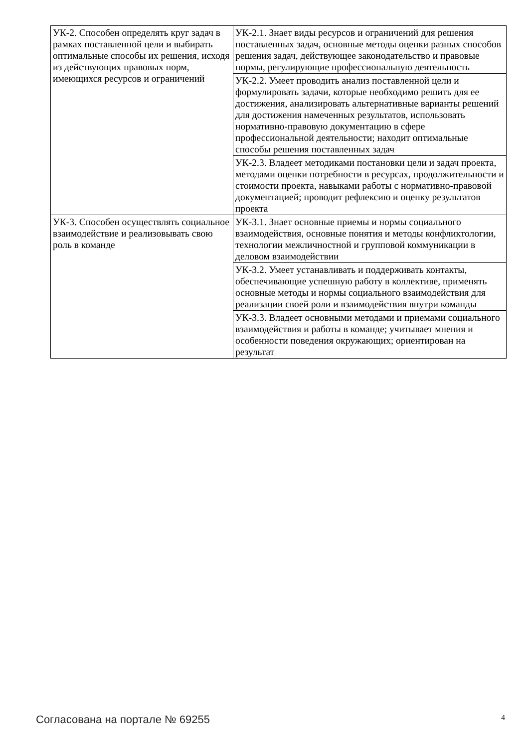| УК-2. Способен определять круг задач в рамках поставленной цели и выбирать оптимальные способы их решения, исходя из действующих правовых норм, имеющихся ресурсов и ограничений | УК-2.1. Знает виды ресурсов и ограничений для решения поставленных задач, основные методы оценки разных способов решения задач, действующее законодательство и правовые нормы, регулирующие профессиональную деятельность |
| | УК-2.2. Умеет проводить анализ поставленной цели и формулировать задачи, которые необходимо решить для ее достижения, анализировать альтернативные варианты решений для достижения намеченных результатов, использовать нормативно-правовую документацию в сфере профессиональной деятельности; находит оптимальные способы решения поставленных задач |
| | УК-2.3. Владеет методиками постановки цели и задач проекта, методами оценки потребности в ресурсах, продолжительности и стоимости проекта, навыками работы с нормативно-правовой документацией; проводит рефлексию и оценку результатов проекта |
| УК-3. Способен осуществлять социальное взаимодействие и реализовывать свою роль в команде | УК-3.1. Знает основные приемы и нормы социального взаимодействия, основные понятия и методы конфликтологии, технологии межличностной и групповой коммуникации в деловом взаимодействии |
| | УК-3.2. Умеет устанавливать и поддерживать контакты, обеспечивающие успешную работу в коллективе, применять основные методы и нормы социального взаимодействия для реализации своей роли и взаимодействия внутри команды |
| | УК-3.3. Владеет основными методами и приемами социального взаимодействия и работы в команде; учитывает мнения и особенности поведения окружающих; ориентирован на результат |
Согласована на портале № 69255 4